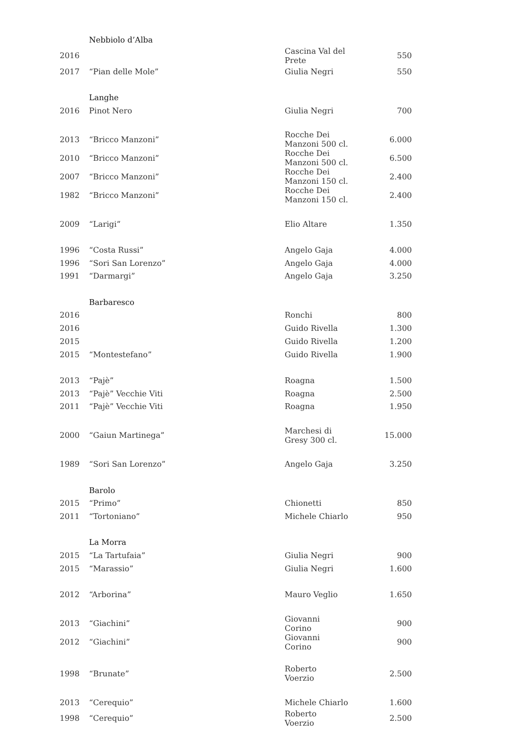| | Nebbiolo d’Alba | | |
| 2016 | | Cascina Val del Prete | 550 |
| 2017 | “Pian delle Mole” | Giulia Negri | 550 |
| | Langhe | | |
| 2016 | Pinot Nero | Giulia Negri | 700 |
| 2013 | “Bricco Manzoni” | Rocche Dei Manzoni 500 cl. | 6.000 |
| 2010 | “Bricco Manzoni” | Rocche Dei Manzoni 500 cl. | 6.500 |
| 2007 | “Bricco Manzoni” | Rocche Dei Manzoni 150 cl. | 2.400 |
| 1982 | “Bricco Manzoni” | Rocche Dei Manzoni 150 cl. | 2.400 |
| 2009 | “Larigi” | Elio Altare | 1.350 |
| 1996 | “Costa Russi” | Angelo Gaja | 4.000 |
| 1996 | “Sori San Lorenzo” | Angelo Gaja | 4.000 |
| 1991 | “Darmargi” | Angelo Gaja | 3.250 |
| | Barbaresco | | |
| 2016 | | Ronchi | 800 |
| 2016 | | Guido Rivella | 1.300 |
| 2015 | | Guido Rivella | 1.200 |
| 2015 | “Montestefano” | Guido Rivella | 1.900 |
| 2013 | “Pajè” | Roagna | 1.500 |
| 2013 | “Pajè” Vecchie Viti | Roagna | 2.500 |
| 2011 | “Pajè” Vecchie Viti | Roagna | 1.950 |
| 2000 | “Gaiun Martinega” | Marchesi di Gresy 300 cl. | 15.000 |
| 1989 | “Sori San Lorenzo” | Angelo Gaja | 3.250 |
| | Barolo | | |
| 2015 | “Primo” | Chionetti | 850 |
| 2011 | “Tortoniano” | Michele Chiarlo | 950 |
| | La Morra | | |
| 2015 | “La Tartufaia” | Giulia Negri | 900 |
| 2015 | “Marassio” | Giulia Negri | 1.600 |
| 2012 | “Arborina” | Mauro Veglio | 1.650 |
| 2013 | “Giachini” | Giovanni Corino | 900 |
| 2012 | “Giachini” | Giovanni Corino | 900 |
| 1998 | “Brunate” | Roberto Voerzio | 2.500 |
| 2013 | “Cerequio” | Michele Chiarlo | 1.600 |
| 1998 | “Cerequio” | Roberto Voerzio | 2.500 |